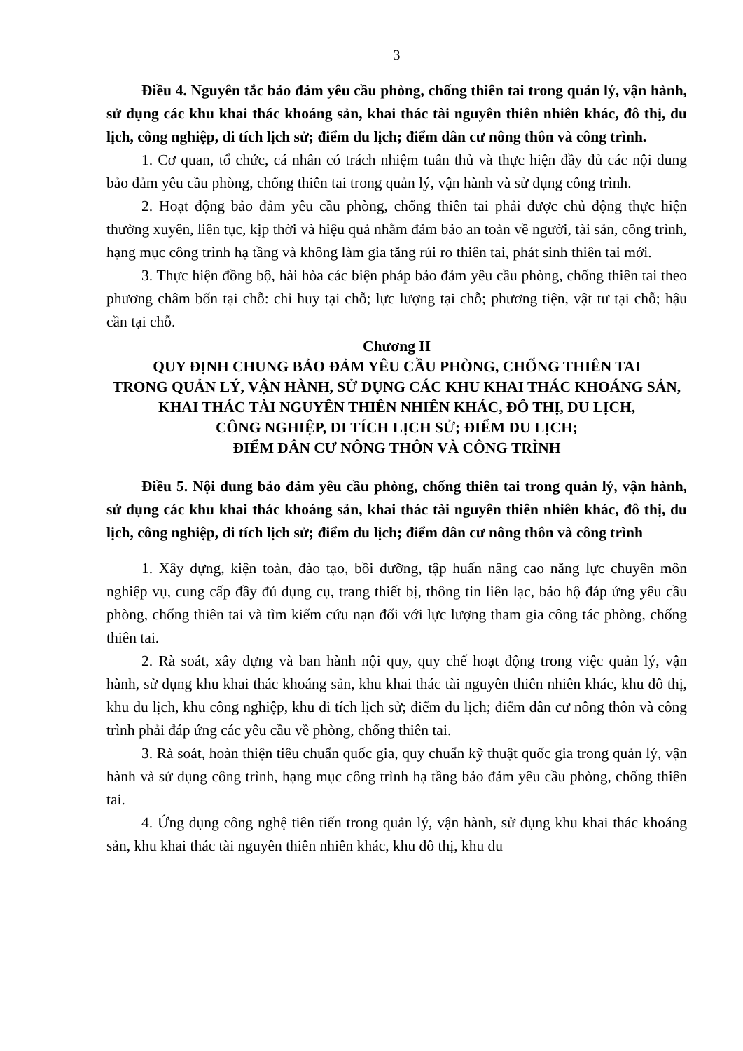3
Điều 4. Nguyên tắc bảo đảm yêu cầu phòng, chống thiên tai trong quản lý, vận hành, sử dụng các khu khai thác khoáng sản, khai thác tài nguyên thiên nhiên khác, đô thị, du lịch, công nghiệp, di tích lịch sử; điểm du lịch; điểm dân cư nông thôn và công trình.
1. Cơ quan, tổ chức, cá nhân có trách nhiệm tuân thủ và thực hiện đầy đủ các nội dung bảo đảm yêu cầu phòng, chống thiên tai trong quản lý, vận hành và sử dụng công trình.
2. Hoạt động bảo đảm yêu cầu phòng, chống thiên tai phải được chủ động thực hiện thường xuyên, liên tục, kịp thời và hiệu quả nhằm đảm bảo an toàn về người, tài sản, công trình, hạng mục công trình hạ tầng và không làm gia tăng rủi ro thiên tai, phát sinh thiên tai mới.
3. Thực hiện đồng bộ, hài hòa các biện pháp bảo đảm yêu cầu phòng, chống thiên tai theo phương châm bốn tại chỗ: chỉ huy tại chỗ; lực lượng tại chỗ; phương tiện, vật tư tại chỗ; hậu cần tại chỗ.
Chương II
QUY ĐỊNH CHUNG BẢO ĐẢM YÊU CẦU PHÒNG, CHỐNG THIÊN TAI
TRONG QUẢN LÝ, VẬN HÀNH, SỬ DỤNG CÁC KHU KHAI THÁC KHOÁNG SẢN, KHAI THÁC TÀI NGUYÊN THIÊN NHIÊN KHÁC, ĐÔ THỊ, DU LỊCH,
CÔNG NGHIỆP, DI TÍCH LỊCH SỬ; ĐIỂM DU LỊCH;
ĐIỂM DÂN CƯ NÔNG THÔN VÀ CÔNG TRÌNH
Điều 5. Nội dung bảo đảm yêu cầu phòng, chống thiên tai trong quản lý, vận hành, sử dụng các khu khai thác khoáng sản, khai thác tài nguyên thiên nhiên khác, đô thị, du lịch, công nghiệp, di tích lịch sử; điểm du lịch; điểm dân cư nông thôn và công trình
1. Xây dựng, kiện toàn, đào tạo, bồi dưỡng, tập huấn nâng cao năng lực chuyên môn nghiệp vụ, cung cấp đầy đủ dụng cụ, trang thiết bị, thông tin liên lạc, bảo hộ đáp ứng yêu cầu phòng, chống thiên tai và tìm kiếm cứu nạn đối với lực lượng tham gia công tác phòng, chống thiên tai.
2. Rà soát, xây dựng và ban hành nội quy, quy chế hoạt động trong việc quản lý, vận hành, sử dụng khu khai thác khoáng sản, khu khai thác tài nguyên thiên nhiên khác, khu đô thị, khu du lịch, khu công nghiệp, khu di tích lịch sử; điểm du lịch; điểm dân cư nông thôn và công trình phải đáp ứng các yêu cầu về phòng, chống thiên tai.
3. Rà soát, hoàn thiện tiêu chuẩn quốc gia, quy chuẩn kỹ thuật quốc gia trong quản lý, vận hành và sử dụng công trình, hạng mục công trình hạ tầng bảo đảm yêu cầu phòng, chống thiên tai.
4. Ứng dụng công nghệ tiên tiến trong quản lý, vận hành, sử dụng khu khai thác khoáng sản, khu khai thác tài nguyên thiên nhiên khác, khu đô thị, khu du